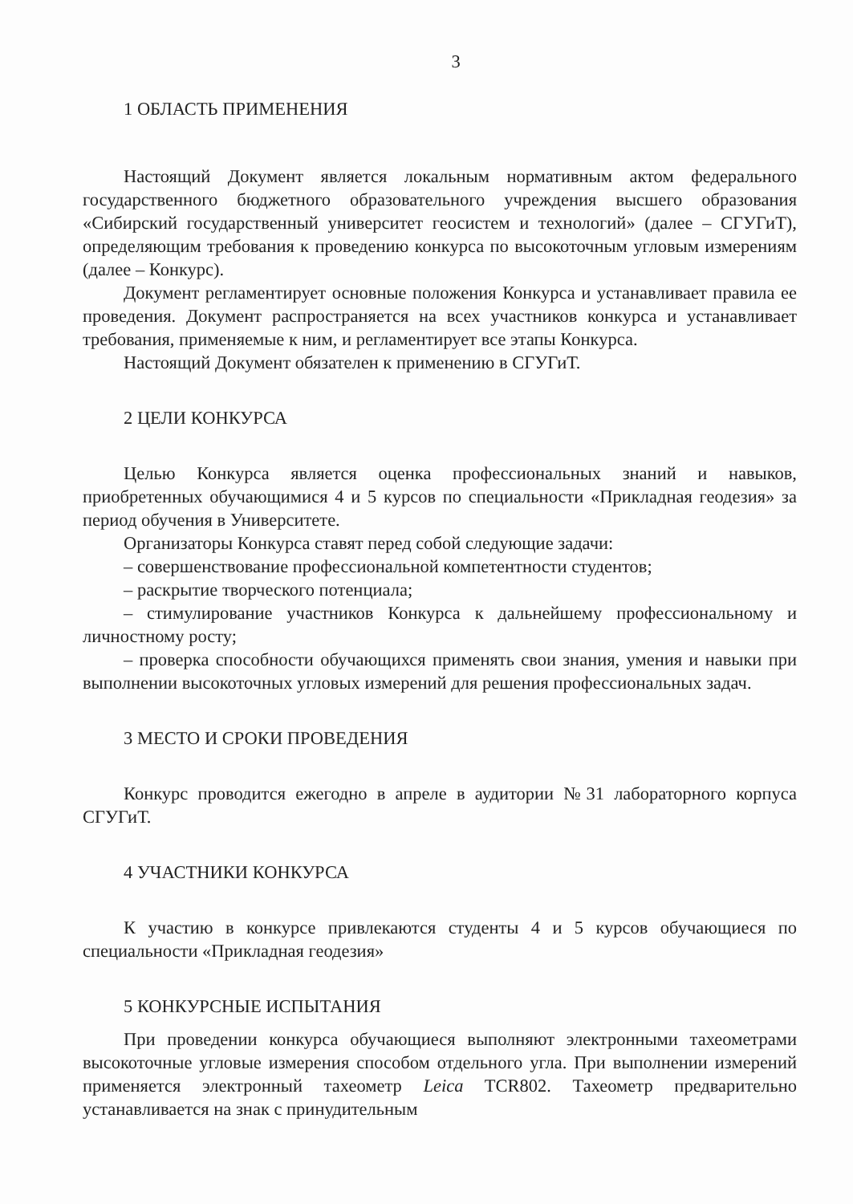3
1 ОБЛАСТЬ ПРИМЕНЕНИЯ
Настоящий Документ является локальным нормативным актом федерального государственного бюджетного образовательного учреждения высшего образования «Сибирский государственный университет геосистем и технологий» (далее – СГУГиТ), определяющим требования к проведению конкурса по высокоточным угловым измерениям (далее – Конкурс).
Документ регламентирует основные положения Конкурса и устанавливает правила ее проведения. Документ распространяется на всех участников конкурса и устанавливает требования, применяемые к ним, и регламентирует все этапы Конкурса.
Настоящий Документ обязателен к применению в СГУГиТ.
2 ЦЕЛИ КОНКУРСА
Целью Конкурса является оценка профессиональных знаний и навыков, приобретенных обучающимися 4 и 5 курсов по специальности «Прикладная геодезия» за период обучения в Университете.
Организаторы Конкурса ставят перед собой следующие задачи:
– совершенствование профессиональной компетентности студентов;
– раскрытие творческого потенциала;
– стимулирование участников Конкурса к дальнейшему профессиональному и личностному росту;
– проверка способности обучающихся применять свои знания, умения и навыки при выполнении высокоточных угловых измерений для решения профессиональных задач.
3 МЕСТО И СРОКИ ПРОВЕДЕНИЯ
Конкурс проводится ежегодно в апреле в аудитории №31 лабораторного корпуса СГУГиТ.
4 УЧАСТНИКИ КОНКУРСА
К участию в конкурсе привлекаются студенты 4 и 5 курсов обучающиеся по специальности «Прикладная геодезия»
5 КОНКУРСНЫЕ ИСПЫТАНИЯ
При проведении конкурса обучающиеся выполняют электронными тахеометрами высокоточные угловые измерения способом отдельного угла. При выполнении измерений применяется электронный тахеометр Leica TCR802. Тахеометр предварительно устанавливается на знак с принудительным